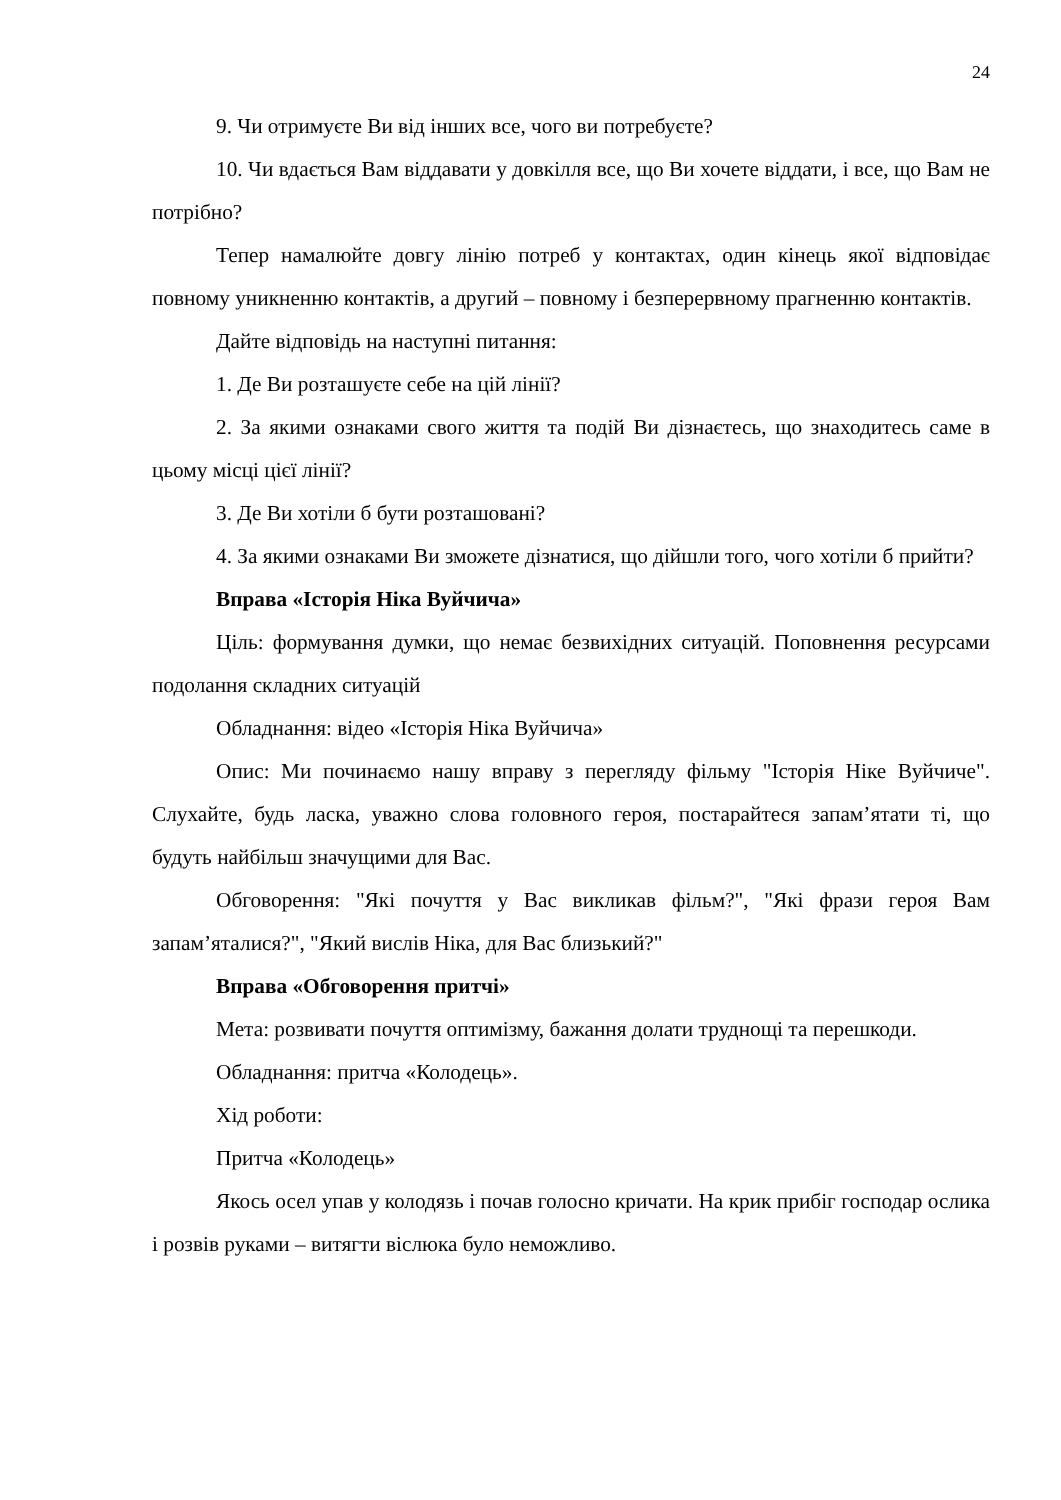24
9. Чи отримуєте Ви від інших все, чого ви потребуєте?
10. Чи вдається Вам віддавати у довкілля все, що Ви хочете віддати, і все, що Вам не потрібно?
Тепер намалюйте довгу лінію потреб у контактах, один кінець якої відповідає повному уникненню контактів, а другий – повному і безперервному прагненню контактів.
Дайте відповідь на наступні питання:
1. Де Ви розташуєте себе на цій лінії?
2. За якими ознаками свого життя та подій Ви дізнаєтесь, що знаходитесь саме в цьому місці цієї лінії?
3. Де Ви хотіли б бути розташовані?
4. За якими ознаками Ви зможете дізнатися, що дійшли того, чого хотіли б прийти?
Вправа «Історія Ніка Вуйчича»
Ціль: формування думки, що немає безвихідних ситуацій. Поповнення ресурсами подолання складних ситуацій
Обладнання: відео «Історія Ніка Вуйчича»
Опис: Ми починаємо нашу вправу з перегляду фільму "Історія Ніке Вуйчиче". Слухайте, будь ласка, уважно слова головного героя, постарайтеся запам’ятати ті, що будуть найбільш значущими для Вас.
Обговорення: "Які почуття у Вас викликав фільм?", "Які фрази героя Вам запам’яталися?", "Який вислів Ніка, для Вас близький?"
Вправа «Обговорення притчі»
Мета: розвивати почуття оптимізму, бажання долати труднощі та перешкоди.
Обладнання: притча «Колодець».
Хід роботи:
Притча «Колодець»
Якось осел упав у колодязь і почав голосно кричати. На крик прибіг господар ослика і розвів руками – витягти віслюка було неможливо.